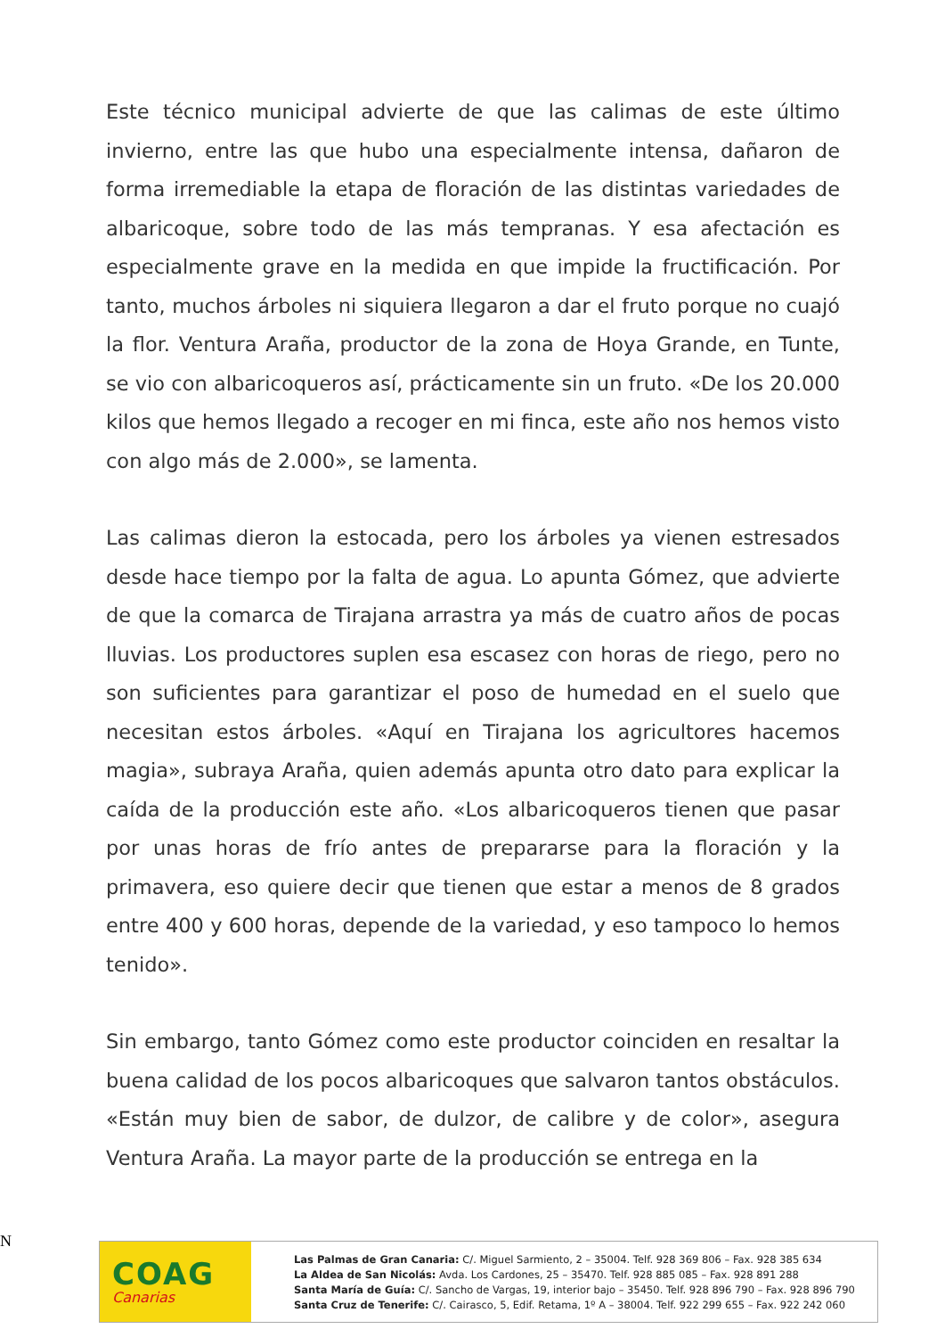Este técnico municipal advierte de que las calimas de este último invierno, entre las que hubo una especialmente intensa, dañaron de forma irremediable la etapa de floración de las distintas variedades de albaricoque, sobre todo de las más tempranas. Y esa afectación es especialmente grave en la medida en que impide la fructificación. Por tanto, muchos árboles ni siquiera llegaron a dar el fruto porque no cuajó la flor. Ventura Araña, productor de la zona de Hoya Grande, en Tunte, se vio con albaricoqueros así, prácticamente sin un fruto. «De los 20.000 kilos que hemos llegado a recoger en mi finca, este año nos hemos visto con algo más de 2.000», se lamenta.
Las calimas dieron la estocada, pero los árboles ya vienen estresados desde hace tiempo por la falta de agua. Lo apunta Gómez, que advierte de que la comarca de Tirajana arrastra ya más de cuatro años de pocas lluvias. Los productores suplen esa escasez con horas de riego, pero no son suficientes para garantizar el poso de humedad en el suelo que necesitan estos árboles. «Aquí en Tirajana los agricultores hacemos magia», subraya Araña, quien además apunta otro dato para explicar la caída de la producción este año. «Los albaricoqueros tienen que pasar por unas horas de frío antes de prepararse para la floración y la primavera, eso quiere decir que tienen que estar a menos de 8 grados entre 400 y 600 horas, depende de la variedad, y eso tampoco lo hemos tenido».
Sin embargo, tanto Gómez como este productor coinciden en resaltar la buena calidad de los pocos albaricoques que salvaron tantos obstáculos. «Están muy bien de sabor, de dulzor, de calibre y de color», asegura Ventura Araña. La mayor parte de la producción se entrega en la
N
COAG
Canarias
Las Palmas de Gran Canaria: C/. Miguel Sarmiento, 2 – 35004. Telf. 928 369 806 – Fax. 928 385 634
La Aldea de San Nicolás: Avda. Los Cardones, 25 – 35470. Telf. 928 885 085 – Fax. 928 891 288
Santa María de Guía: C/. Sancho de Vargas, 19, interior bajo – 35450. Telf. 928 896 790 – Fax. 928 896 790
Santa Cruz de Tenerife: C/. Cairasco, 5, Edif. Retama, 1º A – 38004. Telf. 922 299 655 – Fax. 922 242 060